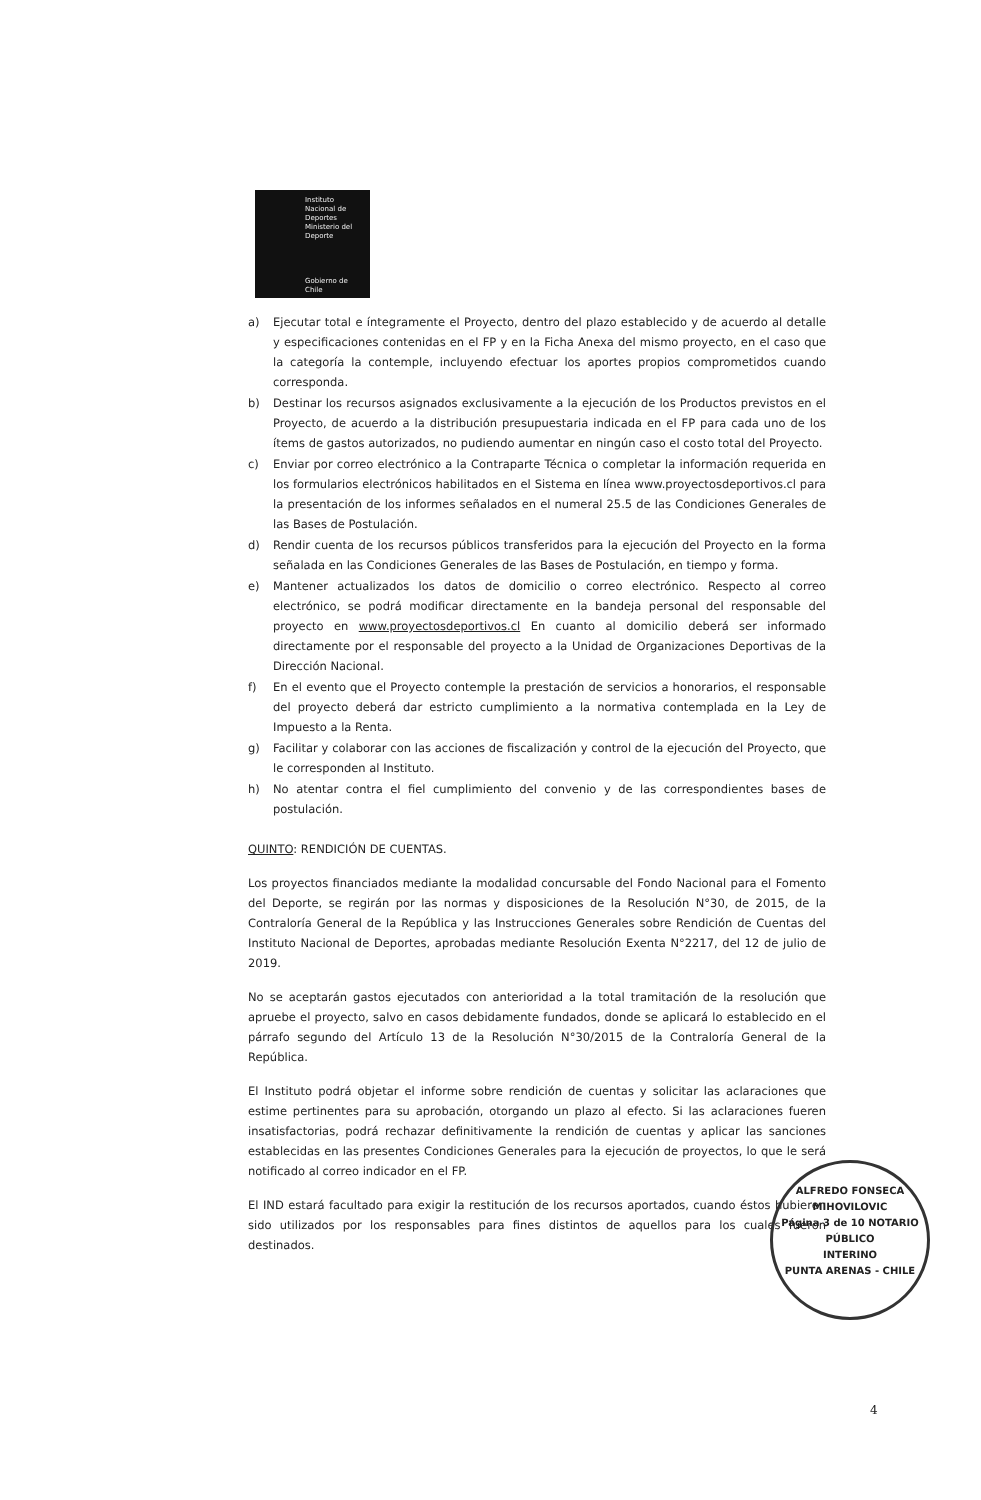Instituto Nacional de Deportes
Ministerio del Deporte
Gobierno de Chile
a) Ejecutar total e íntegramente el Proyecto, dentro del plazo establecido y de acuerdo al detalle y especificaciones contenidas en el FP y en la Ficha Anexa del mismo proyecto, en el caso que la categoría la contemple, incluyendo efectuar los aportes propios comprometidos cuando corresponda.
b) Destinar los recursos asignados exclusivamente a la ejecución de los Productos previstos en el Proyecto, de acuerdo a la distribución presupuestaria indicada en el FP para cada uno de los ítems de gastos autorizados, no pudiendo aumentar en ningún caso el costo total del Proyecto.
c) Enviar por correo electrónico a la Contraparte Técnica o completar la información requerida en los formularios electrónicos habilitados en el Sistema en línea www.proyectosdeportivos.cl para la presentación de los informes señalados en el numeral 25.5 de las Condiciones Generales de las Bases de Postulación.
d) Rendir cuenta de los recursos públicos transferidos para la ejecución del Proyecto en la forma señalada en las Condiciones Generales de las Bases de Postulación, en tiempo y forma.
e) Mantener actualizados los datos de domicilio o correo electrónico. Respecto al correo electrónico, se podrá modificar directamente en la bandeja personal del responsable del proyecto en www.proyectosdeportivos.cl En cuanto al domicilio deberá ser informado directamente por el responsable del proyecto a la Unidad de Organizaciones Deportivas de la Dirección Nacional.
f) En el evento que el Proyecto contemple la prestación de servicios a honorarios, el responsable del proyecto deberá dar estricto cumplimiento a la normativa contemplada en la Ley de Impuesto a la Renta.
g) Facilitar y colaborar con las acciones de fiscalización y control de la ejecución del Proyecto, que le corresponden al Instituto.
h) No atentar contra el fiel cumplimiento del convenio y de las correspondientes bases de postulación.
QUINTO: RENDICIÓN DE CUENTAS.
Los proyectos financiados mediante la modalidad concursable del Fondo Nacional para el Fomento del Deporte, se regirán por las normas y disposiciones de la Resolución N°30, de 2015, de la Contraloría General de la República y las Instrucciones Generales sobre Rendición de Cuentas del Instituto Nacional de Deportes, aprobadas mediante Resolución Exenta N°2217, del 12 de julio de 2019.
No se aceptarán gastos ejecutados con anterioridad a la total tramitación de la resolución que apruebe el proyecto, salvo en casos debidamente fundados, donde se aplicará lo establecido en el párrafo segundo del Artículo 13 de la Resolución N°30/2015 de la Contraloría General de la República.
El Instituto podrá objetar el informe sobre rendición de cuentas y solicitar las aclaraciones que estime pertinentes para su aprobación, otorgando un plazo al efecto. Si las aclaraciones fueren insatisfactorias, podrá rechazar definitivamente la rendición de cuentas y aplicar las sanciones establecidas en las presentes Condiciones Generales para la ejecución de proyectos, lo que le será notificado al correo indicador en el FP.
El IND estará facultado para exigir la restitución de los recursos aportados, cuando éstos hubieren sido utilizados por los responsables para fines distintos de aquellos para los cuales fueron destinados.
ALFREDO FONSECA MIHOVILOVIC
Página 3 de 10 NOTARIO
PÚBLICO
INTERINO
PUNTA ARENAS - CHILE
4